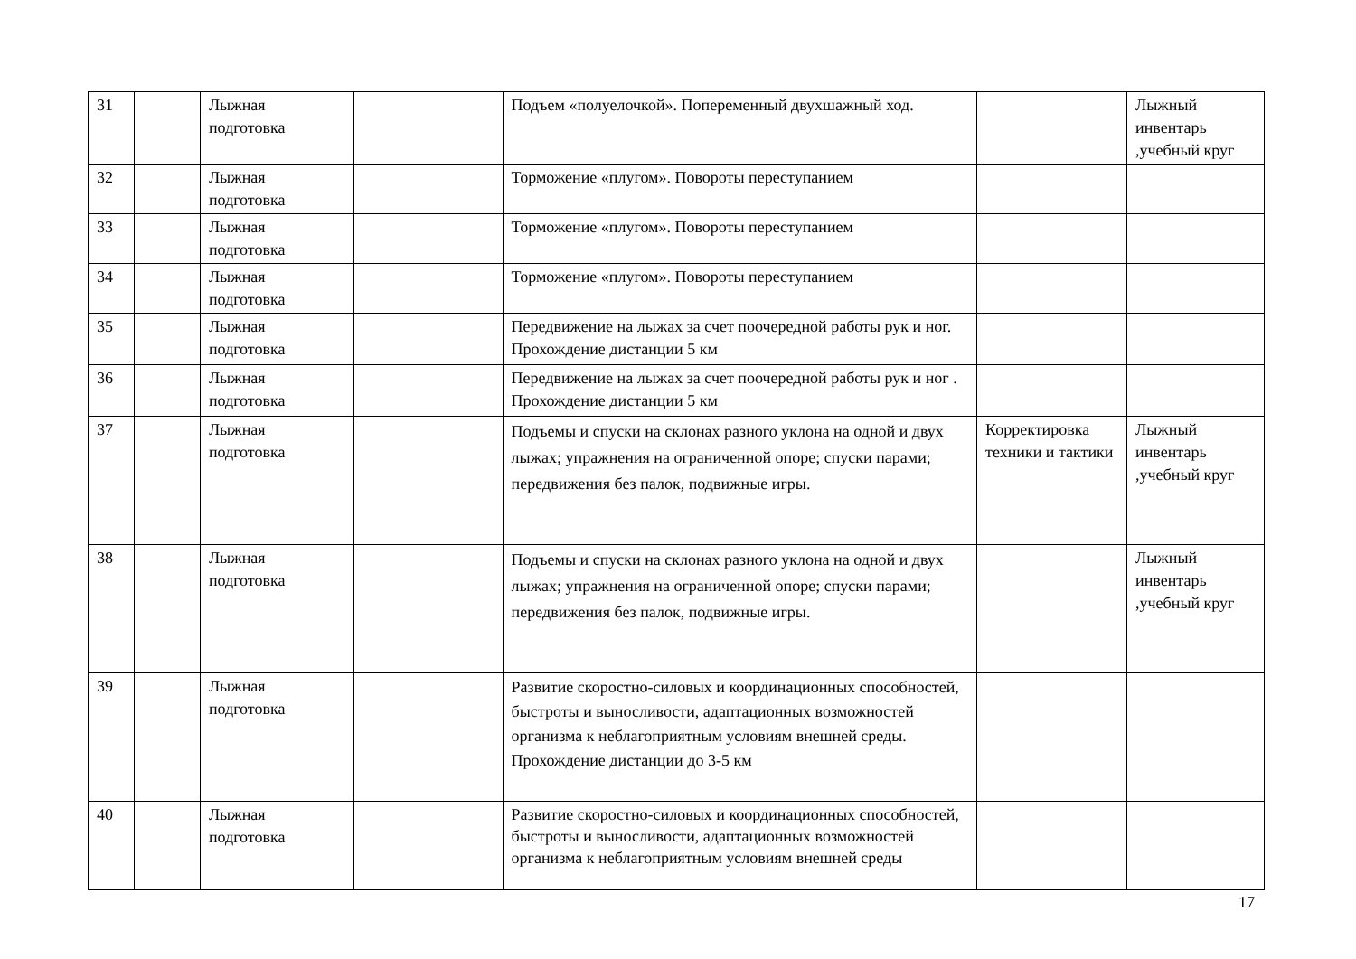| 31 | | Лыжная подготовка | | Подъем «полуелочкой». Попеременный двухшажный ход. | | Лыжный инвентарь ,учебный круг |
| 32 | | Лыжная подготовка | | Торможение «плугом». Повороты переступанием | | |
| 33 | | Лыжная подготовка | | Торможение «плугом». Повороты переступанием | | |
| 34 | | Лыжная подготовка | | Торможение «плугом». Повороты переступанием | | |
| 35 | | Лыжная подготовка | | Передвижение на лыжах за счет поочередной работы рук и ног. Прохождение дистанции 5 км | | |
| 36 | | Лыжная подготовка | | Передвижение на лыжах за счет поочередной работы рук и ног . Прохождение дистанции 5 км | | |
| 37 | | Лыжная подготовка | | Подъемы и спуски на склонах разного уклона на одной и двух лыжах; упражнения на ограниченной опоре; спуски парами; передвижения без палок, подвижные игры. | Корректировка техники и тактики | Лыжный инвентарь ,учебный круг |
| 38 | | Лыжная подготовка | | Подъемы и спуски на склонах разного уклона на одной и двух лыжах; упражнения на ограниченной опоре; спуски парами; передвижения без палок, подвижные игры. | | Лыжный инвентарь ,учебный круг |
| 39 | | Лыжная подготовка | | Развитие скоростно-силовых и координационных способностей, быстроты и выносливости, адаптационных возможностей организма к неблагоприятным условиям внешней среды. Прохождение дистанции до 3-5 км | | |
| 40 | | Лыжная подготовка | | Развитие скоростно-силовых и координационных способностей, быстроты и выносливости, адаптационных возможностей организма к неблагоприятным условиям внешней среды | | |
17